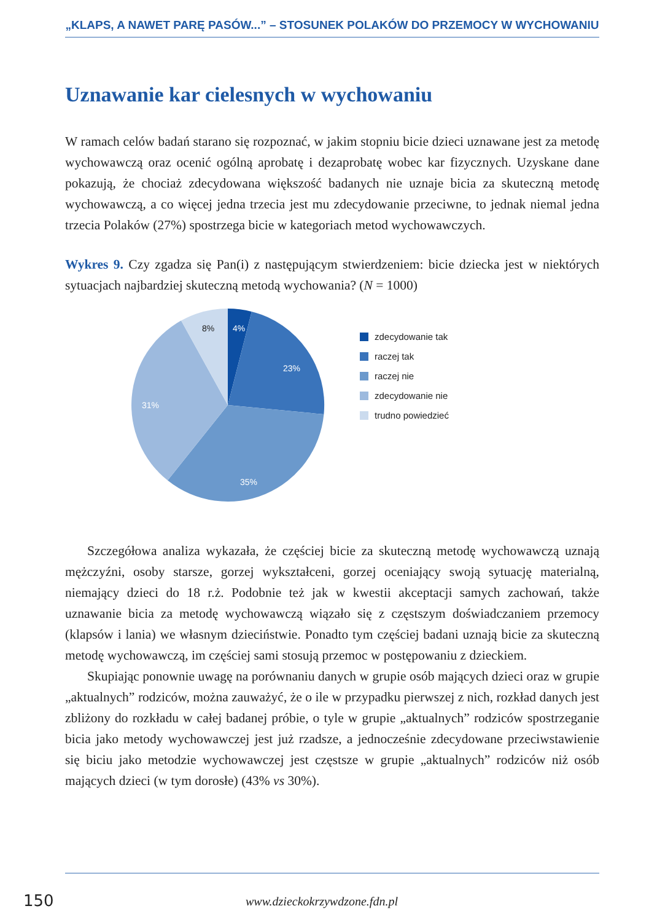„KLAPS, A NAWET PARĘ PASÓW...” – STOSUNEK POLAKÓW DO PRZEMOCY W WYCHOWANIU
Uznawanie kar cielesnych w wychowaniu
W ramach celów badań starano się rozpoznać, w jakim stopniu bicie dzieci uznawane jest za metodę wychowawczą oraz ocenić ogólną aprobatę i dezaprobatę wobec kar fizycznych. Uzyskane dane pokazują, że chociaż zdecydowana większość badanych nie uznaje bicia za skuteczną metodę wychowawczą, a co więcej jedna trzecia jest mu zdecydowanie przeciwne, to jednak niemal jedna trzecia Polaków (27%) spostrzega bicie w kategoriach metod wychowawczych.
Wykres 9. Czy zgadza się Pan(i) z następującym stwierdzeniem: bicie dziecka jest w niektórych sytuacjach najbardziej skuteczną metodą wychowania? (N = 1000)
4%
23%
35%
31%
8%
zdecydowanie tak
raczej tak
raczej nie
zdecydowanie nie
trudno powiedzieć
Szczegółowa analiza wykazała, że częściej bicie za skuteczną metodę wychowawczą uznają mężczyźni, osoby starsze, gorzej wykształceni, gorzej oceniający swoją sytuację materialną, niemający dzieci do 18 r.ż. Podobnie też jak w kwestii akceptacji samych zachowań, także uznawanie bicia za metodę wychowawczą wiązało się z częstszym doświadczaniem przemocy (klapsów i lania) we własnym dzieciństwie. Ponadto tym częściej badani uznają bicie za skuteczną metodę wychowawczą, im częściej sami stosują przemoc w postępowaniu z dzieckiem.
Skupiając ponownie uwagę na porównaniu danych w grupie osób mających dzieci oraz w grupie „aktualnych” rodziców, można zauważyć, że o ile w przypadku pierwszej z nich, rozkład danych jest zbliżony do rozkładu w całej badanej próbie, o tyle w grupie „aktualnych” rodziców spostrzeganie bicia jako metody wychowawczej jest już rzadsze, a jednocześnie zdecydowane przeciwstawienie się biciu jako metodzie wychowawczej jest częstsze w grupie „aktualnych” rodziców niż osób mających dzieci (w tym dorosłe) (43% vs 30%).
150 www.dzieckokrzywdzone.fdn.pl